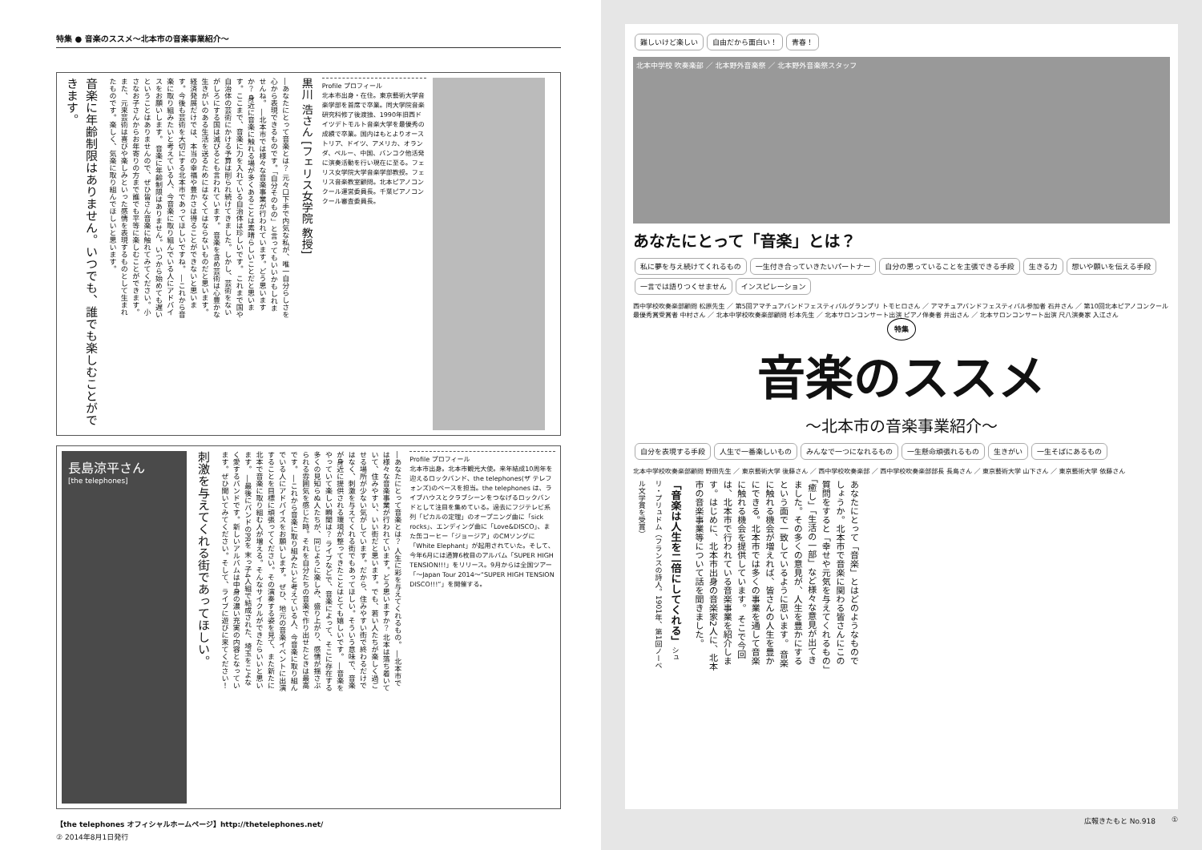特集 ● 音楽のススメ～北本市の音楽事業紹介～
音楽に年齢制限はありません。いつでも、誰でも楽しむことができます。
―あなたにとって音楽とは？ 元々口下手で内気な私が、唯一自分らしさを心から表現できるものです。「自分そのもの」と言ってもいいかもしれませんね。 ―北本市では様々な音楽事業が行われています。どう思いますか？ 身近に音楽に触れる場が多くあることは素晴らしいことだと思います。ここまで、音楽に力を入れている自治体は珍しいです。 これまで国や自治体の芸術にかける予算は削られ続けてきました。しかし、芸術をないがしろにする国は滅びるとも言われています。 音楽を含め芸術は心豊かな生きがいのある生活を送るためにはなくてはならないものだと思います。経済発展だけでは、本当の幸福や豊かさは得ることができないと思います。今後も芸術を大切にする北本市であってほしいですね。 ―これから音楽に取り組みたいと考えている人、今音楽に取り組んでいる人にアドバイスをお願いします。 音楽に年齢制限はありません。いつから始めても遅いということはありませんので、ぜひ皆さん音楽に触れてみてください。小さなお子さんからお年寄りの方まで誰でも平等に楽しむことができます。 また、元来芸術は喜びや楽しみといった感情を表現するものとして生まれたものです。楽しく、気楽に取り組んでほしいと思います。
黒川 浩さん [フェリス女学院 教授]
Profile プロフィール
北本市出身・在住。東京藝術大学音楽学部を首席で卒業。同大学院音楽研究科修了後渡独、1990年旧西ドイツデトモルト音楽大学を最優秀の成績で卒業。国内はもとよりオーストリア、ドイツ、アメリカ、オランダ、ペルー、中国、バンコク他活発に演奏活動を行い現在に至る。フェリス女学院大学音楽学部教授。フェリス音楽教室顧問。北本ピアノコンクール運営委員長。千葉ピアノコンクール審査委員長。
長島涼平さん
[the telephones]
刺激を与えてくれる街であってほしい。
―あなたにとって音楽とは？ 人生に彩を与えてくれるもの。 ―北本市では様々な音楽事業が行われています。どう思いますか？ 北本は落ち着いていて、住みやすい、いい街だと思います。でも、若い人たちが楽しく過ごせる場所が少ない気がしています。だから、住みやすい街で終わるだけではなく、刺激を与えてくれる街でもあってほしい。そういう意味で、音楽が身近に提供される環境が整ってきたことはとても嬉しいです。 ―音楽をやっていて楽しい瞬間は？ ライブなどで、音楽によって、そこに存在する多くの見知らぬ人たちが、同じように楽しみ、盛り上がり、感情が揺さぶられる雰囲気を感じた時。それを自分たちの音楽で作り出せたときは最高です。 ―これから音楽に取り組みたいと考えている人、今音楽に取り組んでいる人にアドバイスをお願いします。 ぜひ、地元の音楽イベントに出演することを目標に頑張ってください。その演奏する姿を見て、また新たに北本で音楽に取り組む人が増える。そんなサイクルができたらいいと思います。 ―最後にバンドのPRを 末っ子4人組で結成された、埼玉をこよなく愛するバンドです。新しいアルバムは中身の濃い充実の内容となっています。ぜひ聞いてみてください。そして、ライブに遊びに来てください！
Profile プロフィール
北本市出身。北本市観光大使。来年結成10周年を迎えるロックバンド、the telephones(ザ テレフォンズ)のベースを担当。the telephones は、ライブハウスとクラブシーンをつなげるロックバンドとして注目を集めている。過去にフジテレビ系列「ピカルの定理」のオープニング曲に「sick rocks」、エンディング曲に「Love&DISCO」、また缶コーヒー「ジョージア」のCMソングに「White Elephant」が起用されていた。そして、今年6月には通算6枚目のアルバム「SUPER HIGH TENSION!!!」をリリース。9月からは全国ツアー「～Japan Tour 2014～“SUPER HIGH TENSION DISCO!!!”」を開催する。
【the telephones オフィシャルホームページ】http://thetelephones.net/
② 2014年8月1日発行
難しいけど楽しい 自由だから面白い！ 青春！
北本中学校 吹奏楽部 ／ 北本野外音楽祭 ／ 北本野外音楽祭スタッフ
あなたにとって「音楽」とは？
私に夢を与え続けてくれるもの 一生付き合っていきたいパートナー 自分の思っていることを主張できる手段 生きる力 想いや願いを伝える手段 一言では語りつくせません インスピレーション
西中学校吹奏楽部顧問 松原先生 ／ 第5回アマチュアバンドフェスティバルグランプリ トモヒロさん ／ アマチュアバンドフェスティバル参加者 石井さん ／ 第10回北本ピアノコンクール最優秀賞受賞者 中村さん ／ 北本中学校吹奏楽部顧問 杉本先生 ／ 北本サロンコンサート出演 ピアノ伴奏者 井出さん ／ 北本サロンコンサート出演 尺八演奏家 入江さん
特集
音楽のススメ
～北本市の音楽事業紹介～
自分を表現する手段 人生で一番楽しいもの みんなで一つになれるもの 一生懸命頑張れるもの 生きがい 一生そばにあるもの
北本中学校吹奏楽部顧問 野田先生 ／ 東京藝術大学 後藤さん ／ 西中学校吹奏楽部 ／ 西中学校吹奏楽部部長 長島さん ／ 東京藝術大学 山下さん ／ 東京藝術大学 依藤さん
「音楽は人生を二倍にしてくれる」シュリ・プリュドム（フランスの詩人。1901年、第1回ノーベル文学賞を受賞）
あなたにとって「音楽」とはどのようなものでしょうか。北本市で音楽に関わる皆さんにこの質問をすると「幸せや元気を与えてくれるもの」「癒し」「生活の一部」など様々な意見が出てきました。その多くの意見が、人生を豊かにするという面で一致しているように思います。 音楽に触れる機会が増えれば、皆さんの人生を豊かにできる。北本市では多くの事業を通して音楽に触れる機会を提供しています。 そこで今回は、北本市で行われている音楽事業を紹介します。はじめに、北本市出身の音楽家2人に、北本市の音楽事業等について話を聞きました。
広報きたもと No.918 ①